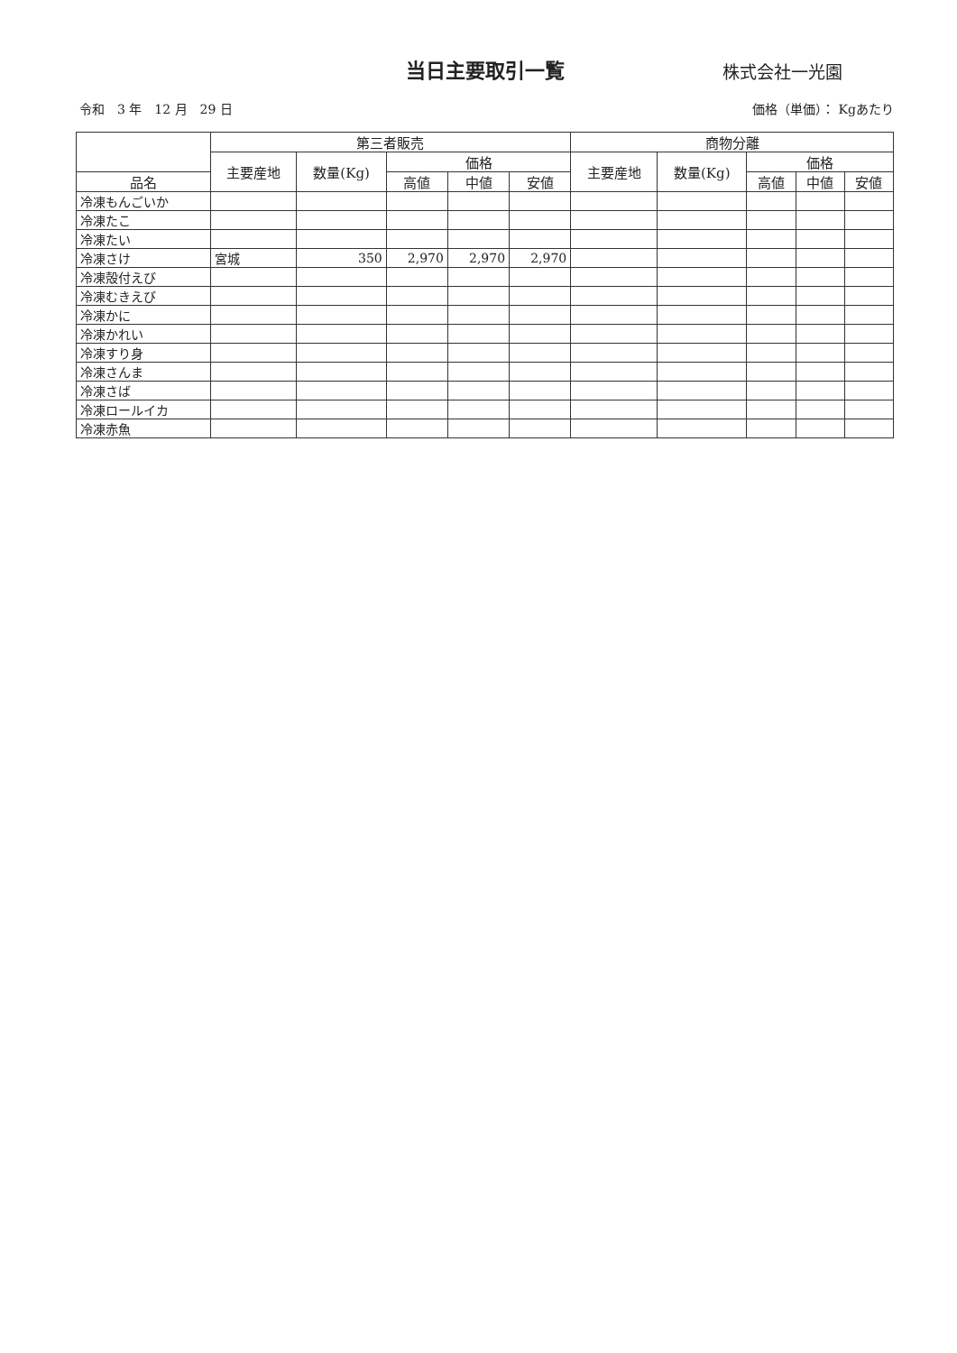当日主要取引一覧
株式会社一光園
令和　3 年　12 月　29 日 価格（単価）： Kgあたり
| | 第三者販売 | | | | | 商物分離 | | | | |
| --- | --- | --- | --- | --- | --- | --- | --- | --- | --- | --- |
| | 主要産地 | 数量(Kg) | 価格 | | | 主要産地 | 数量(Kg) | 価格 | | |
| 品名 | | | 高値 | 中値 | 安値 | | | 高値 | 中値 | 安値 |
| 冷凍もんごいか | | | | | | | | | | |
| 冷凍たこ | | | | | | | | | | |
| 冷凍たい | | | | | | | | | | |
| 冷凍さけ | 宮城 | 350 | 2,970 | 2,970 | 2,970 | | | | | |
| 冷凍殻付えび | | | | | | | | | | |
| 冷凍むきえび | | | | | | | | | | |
| 冷凍かに | | | | | | | | | | |
| 冷凍かれい | | | | | | | | | | |
| 冷凍すり身 | | | | | | | | | | |
| 冷凍さんま | | | | | | | | | | |
| 冷凍さば | | | | | | | | | | |
| 冷凍ロールイカ | | | | | | | | | | |
| 冷凍赤魚 | | | | | | | | | | |